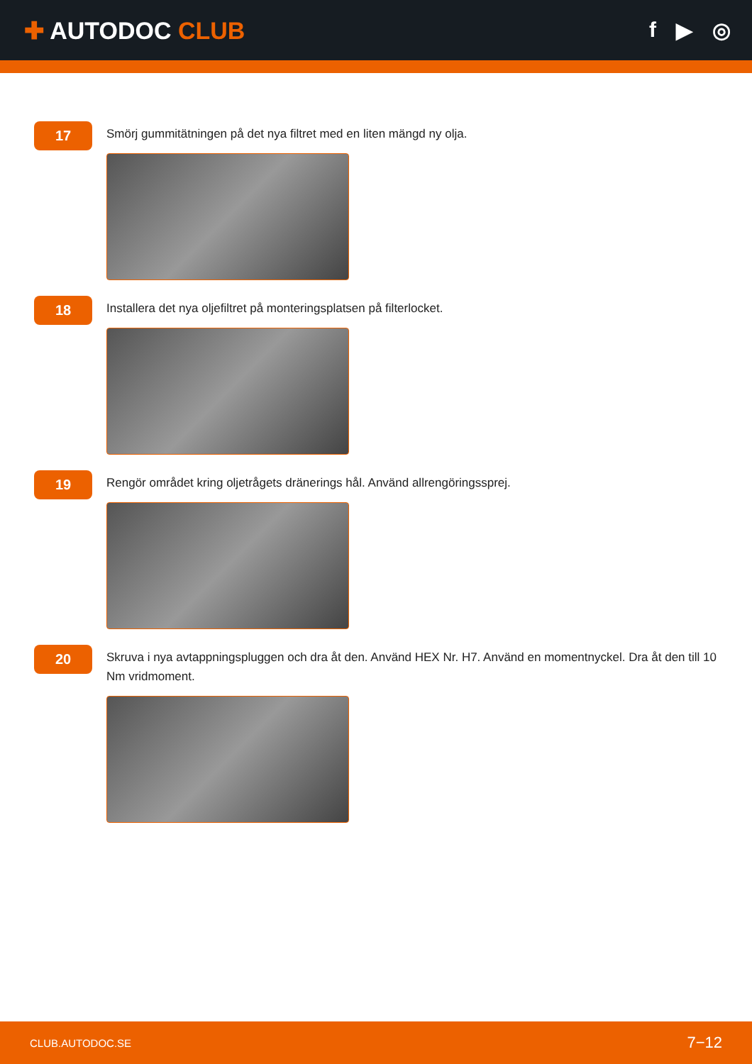✚ AUTODOC CLUB f ▶ ◎
17
Smörj gummitätningen på det nya filtret med en liten mängd ny olja.
18
Installera det nya oljefiltret på monteringsplatsen på filterlocket.
19
Rengör området kring oljetrågets dränerings hål. Använd allrengöringssprej.
20
Skruva i nya avtappningspluggen och dra åt den. Använd HEX Nr. H7. Använd en momentnyckel. Dra åt den till 10 Nm vridmoment.
CLUB.AUTODOC.SE 7−12